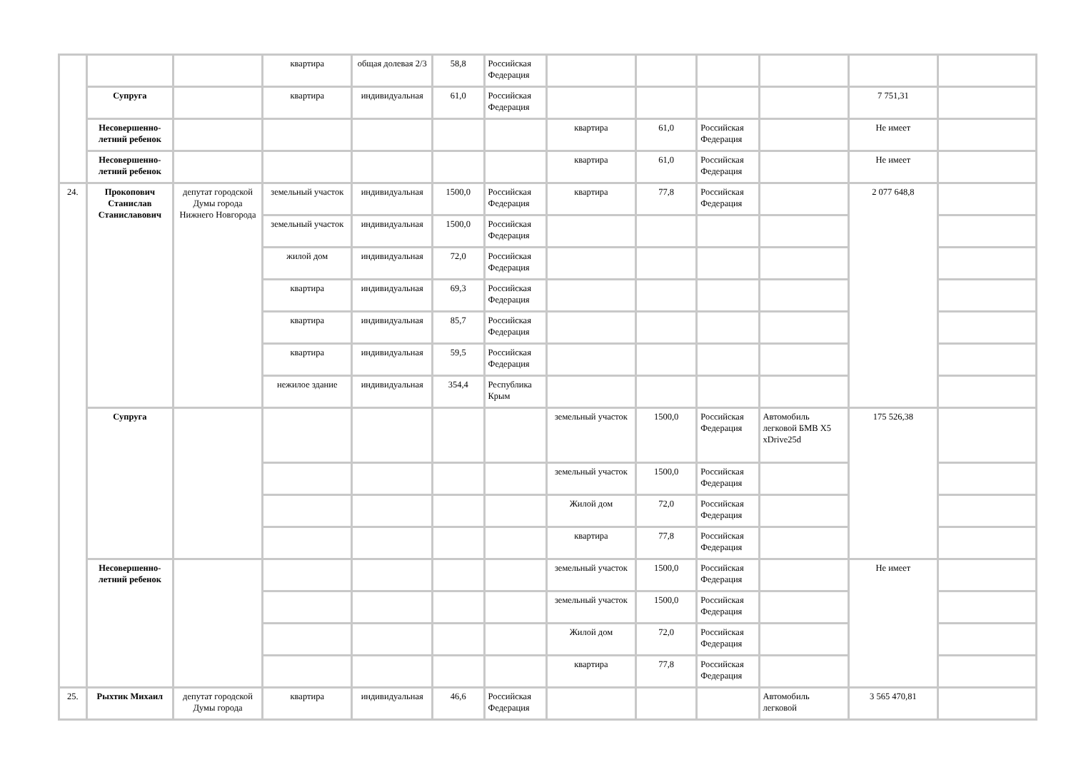| | | | квартира | общая долевая 2/3 | 58,8 | Российская Федерация | | | | | | |
| | Супруга | | квартира | индивидуальная | 61,0 | Российская Федерация | | | | | 7 751,31 | |
| | Несовершенно-летний ребенок | | | | | | квартира | 61,0 | Российская Федерация | | Не имеет | |
| | Несовершенно-летний ребенок | | | | | | квартира | 61,0 | Российская Федерация | | Не имеет | |
| 24. | Прокопович Станислав Станиславович | депутат городской Думы города Нижнего Новгорода | земельный участок | индивидуальная | 1500,0 | Российская Федерация | квартира | 77,8 | Российская Федерация | | 2 077 648,8 | |
| | | | земельный участок | индивидуальная | 1500,0 | Российская Федерация | | | | | | |
| | | | жилой дом | индивидуальная | 72,0 | Российская Федерация | | | | | | |
| | | | квартира | индивидуальная | 69,3 | Российская Федерация | | | | | | |
| | | | квартира | индивидуальная | 85,7 | Российская Федерация | | | | | | |
| | | | квартира | индивидуальная | 59,5 | Российская Федерация | | | | | | |
| | | | нежилое здание | индивидуальная | 354,4 | Республика Крым | | | | | | |
| | Супруга | | | | | | земельный участок | 1500,0 | Российская Федерация | Автомобиль легковой БМВ X5 xDrive25d | 175 526,38 | |
| | | | | | | | земельный участок | 1500,0 | Российская Федерация | | | |
| | | | | | | | Жилой дом | 72,0 | Российская Федерация | | | |
| | | | | | | | квартира | 77,8 | Российская Федерация | | | |
| | Несовершенно-летний ребенок | | | | | | земельный участок | 1500,0 | Российская Федерация | | Не имеет | |
| | | | | | | | земельный участок | 1500,0 | Российская Федерация | | | |
| | | | | | | | Жилой дом | 72,0 | Российская Федерация | | | |
| | | | | | | | квартира | 77,8 | Российская Федерация | | | |
| 25. | Рыхтик Михаил | депутат городской Думы города | квартира | индивидуальная | 46,6 | Российская Федерация | | | | Автомобиль легковой | 3 565 470,81 | |